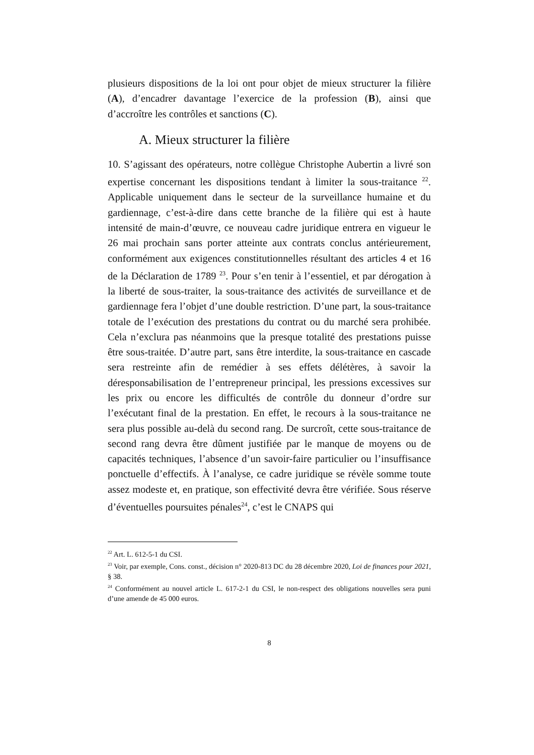plusieurs dispositions de la loi ont pour objet de mieux structurer la filière (A), d’encadrer davantage l’exercice de la profession (B), ainsi que d’accroître les contrôles et sanctions (C).
A. Mieux structurer la filière
10. S’agissant des opérateurs, notre collègue Christophe Aubertin a livré son expertise concernant les dispositions tendant à limiter la sous-traitance <sup>22</sup>. Applicable uniquement dans le secteur de la surveillance humaine et du gardiennage, c’est-à-dire dans cette branche de la filière qui est à haute intensité de main-d’œuvre, ce nouveau cadre juridique entrera en vigueur le 26 mai prochain sans porter atteinte aux contrats conclus antérieurement, conformément aux exigences constitutionnelles résultant des articles 4 et 16 de la Déclaration de 1789 <sup>23</sup>. Pour s’en tenir à l’essentiel, et par dérogation à la liberté de sous-traiter, la sous-traitance des activités de surveillance et de gardiennage fera l’objet d’une double restriction. D’une part, la sous-traitance totale de l’exécution des prestations du contrat ou du marché sera prohibée. Cela n’exclura pas néanmoins que la presque totalité des prestations puisse être sous-traitée. D’autre part, sans être interdite, la sous-traitance en cascade sera restreinte afin de remédier à ses effets délétères, à savoir la déresponsabilisation de l’entrepreneur principal, les pressions excessives sur les prix ou encore les difficultés de contrôle du donneur d’ordre sur l’exécutant final de la prestation. En effet, le recours à la sous-traitance ne sera plus possible au-delà du second rang. De surcroît, cette sous-traitance de second rang devra être dûment justifiée par le manque de moyens ou de capacités techniques, l’absence d’un savoir-faire particulier ou l’insuffisance ponctuelle d’effectifs. À l’analyse, ce cadre juridique se révèle somme toute assez modeste et, en pratique, son effectivité devra être vérifiée. Sous réserve d’éventuelles poursuites pénales<sup>24</sup>, c’est le CNAPS qui
<sup>22</sup> Art. L. 612-5-1 du CSI.
<sup>23</sup> Voir, par exemple, Cons. const., décision n° 2020-813 DC du 28 décembre 2020, Loi de finances pour 2021, § 38.
<sup>24</sup> Conformément au nouvel article L. 617-2-1 du CSI, le non-respect des obligations nouvelles sera puni d’une amende de 45 000 euros.
8